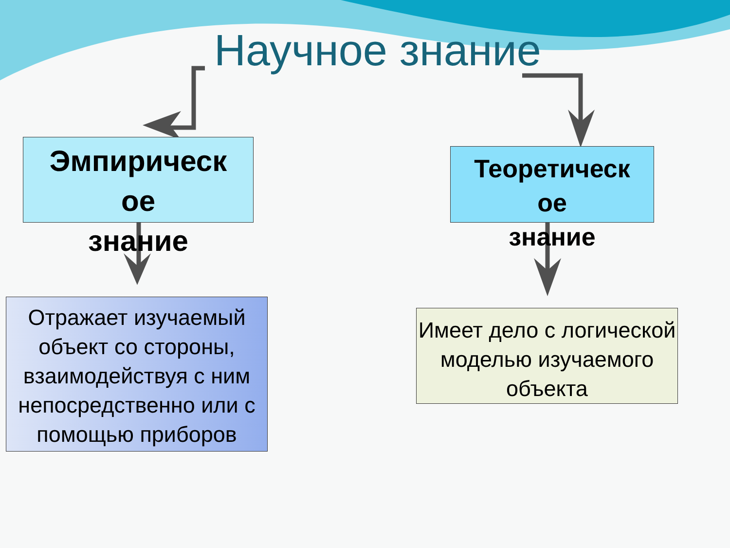Научное знание
Эмпирическ
ое
знание
Теоретическ
ое
знание
Отражает изучаемый объект со стороны, взаимодействуя с ним непосредственно или с помощью приборов
Имеет дело с логической моделью изучаемого объекта